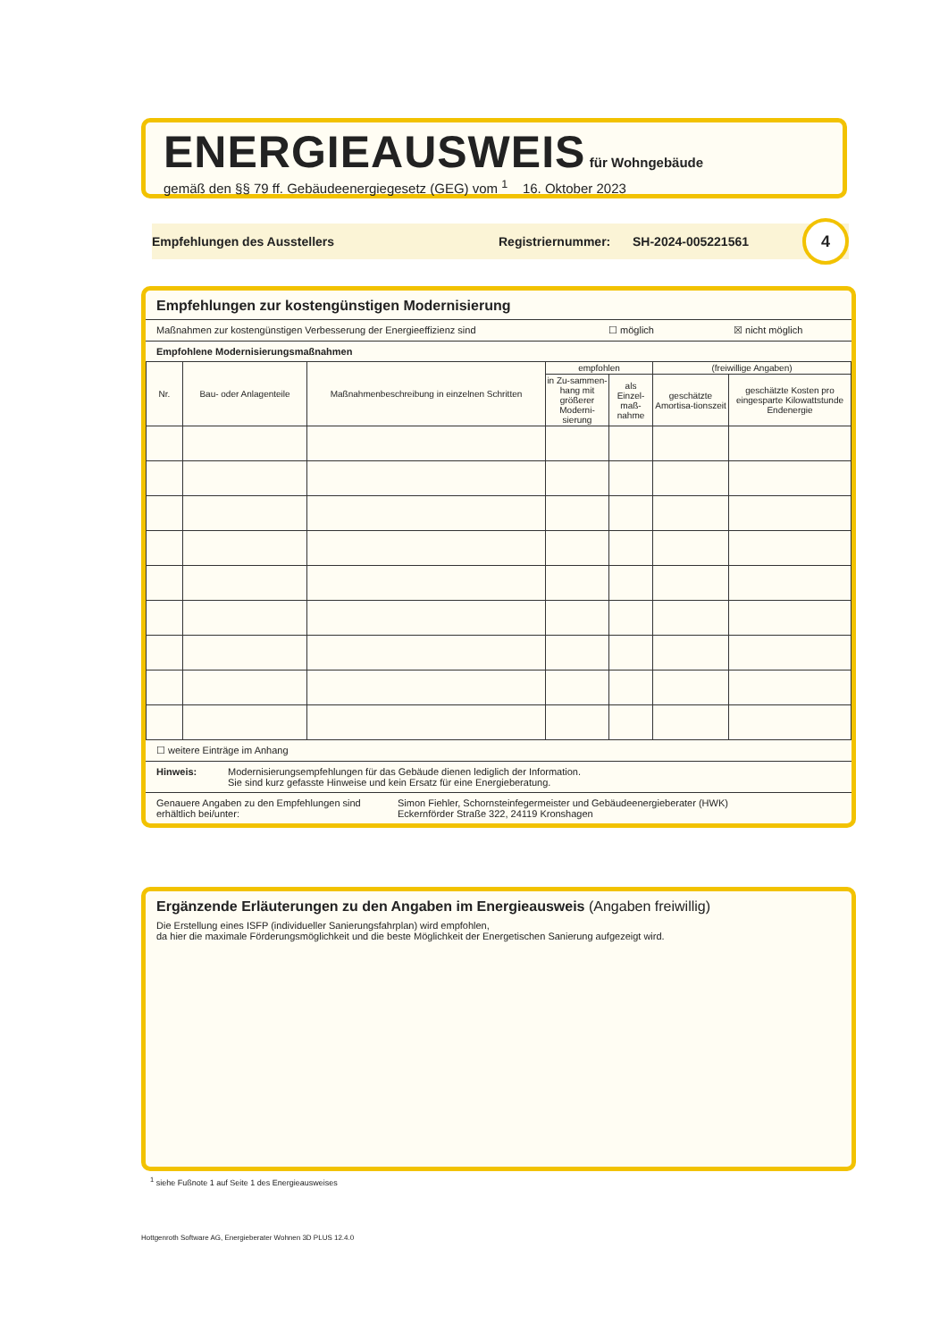ENERGIEAUSWEIS
für Wohngebäude
gemäß den §§ 79 ff. Gebäudeenergiegesetz (GEG) vom <sup>1</sup> 16. Oktober 2023
Empfehlungen des Ausstellers Registriernummer: SH-2024-005221561 4
Empfehlungen zur kostengünstigen Modernisierung
Maßnahmen zur kostengünstigen Verbesserung der Energieeffizienz sind ☐ möglich ☒ nicht möglich
Empfohlene Modernisierungsmaßnahmen
| Nr. | Bau- oder Anlagenteile | Maßnahmenbeschreibung in einzelnen Schritten | empfohlen | | (freiwillige Angaben) | |
| --- | --- | --- | --- | --- | --- | --- |
| | | | in Zu-sammen-hang mit größerer Moderni-sierung | als Einzel-maß-nahme | geschätzte Amortisa-tionszeit | geschätzte Kosten pro eingesparte Kilowattstunde Endenergie |
☐ weitere Einträge im Anhang
Hinweis: Modernisierungsempfehlungen für das Gebäude dienen lediglich der Information.
Sie sind kurz gefasste Hinweise und kein Ersatz für eine Energieberatung.
Genauere Angaben zu den Empfehlungen sind erhältlich bei/unter: Simon Fiehler, Schornsteinfegermeister und Gebäudeenergieberater (HWK)
Eckernförder Straße 322, 24119 Kronshagen
Ergänzende Erläuterungen zu den Angaben im Energieausweis (Angaben freiwillig)
Die Erstellung eines ISFP (individueller Sanierungsfahrplan) wird empfohlen,
da hier die maximale Förderungsmöglichkeit und die beste Möglichkeit der Energetischen Sanierung aufgezeigt wird.
<sup>1</sup> siehe Fußnote 1 auf Seite 1 des Energieausweises
Hottgenroth Software AG, Energieberater Wohnen 3D PLUS 12.4.0